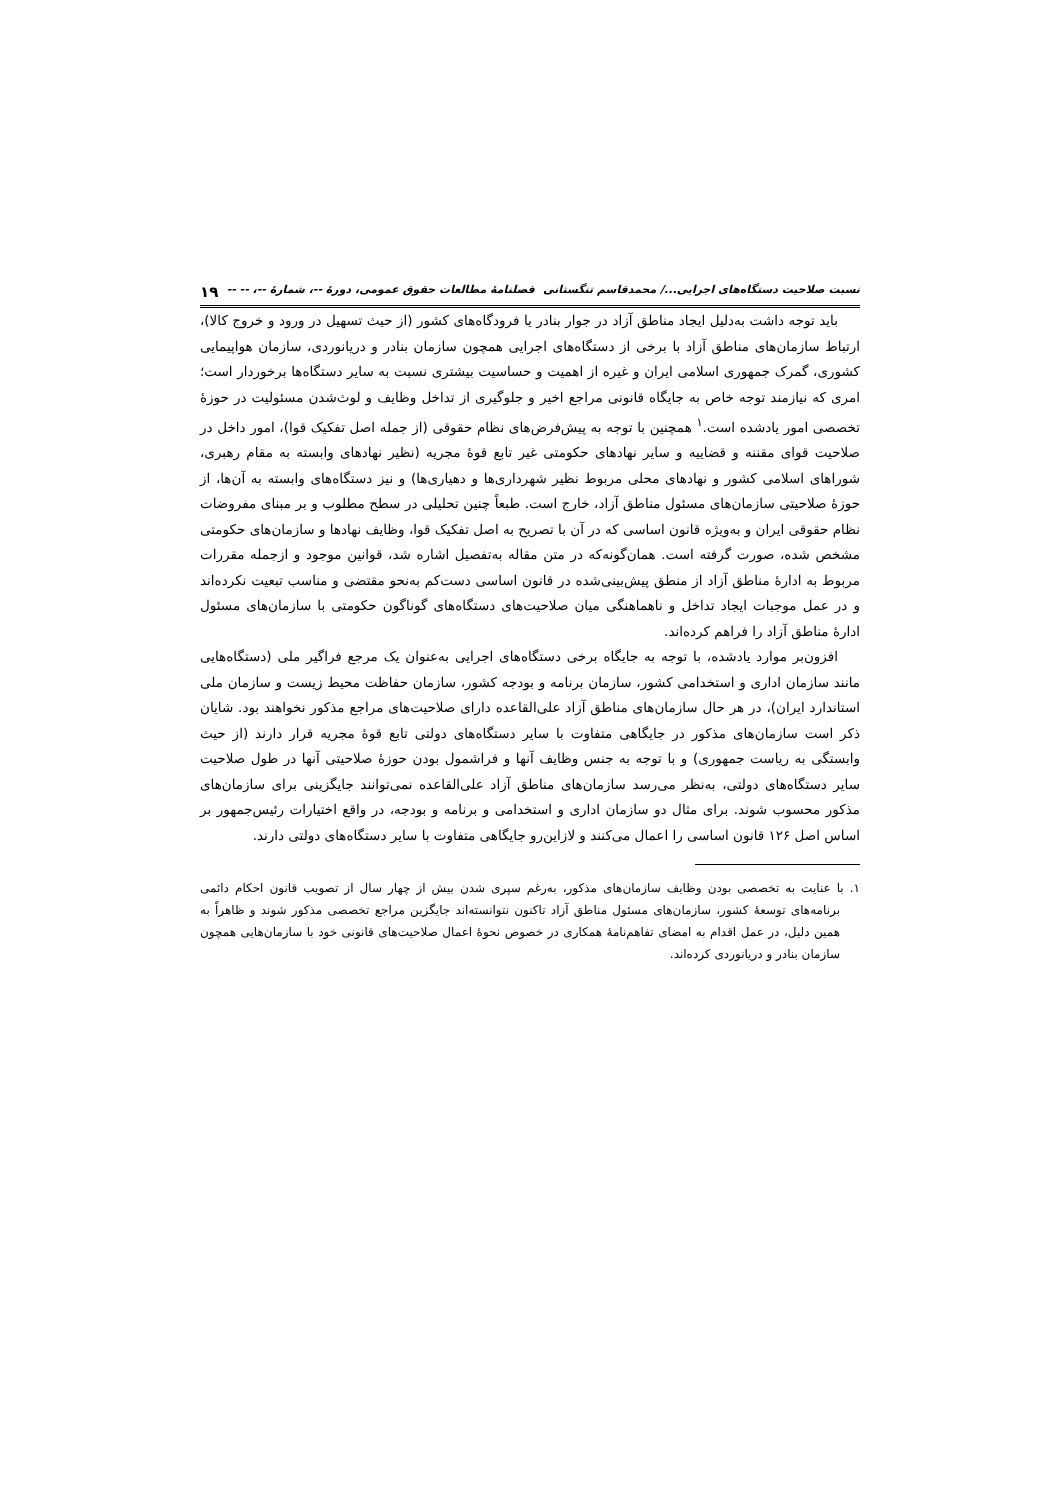نسبت صلاحیت دستگاه‌های اجرایی.../ محمدقاسم تنگستانی فصلنامهٔ مطالعات حقوق عمومی، دورهٔ --، شمارهٔ --، -- -- ۱۹
باید توجه داشت به‌دلیل ایجاد مناطق آزاد در جوار بنادر یا فرودگاه‌های کشور (از حیث تسهیل در ورود و خروج کالا)، ارتباط سازمان‌های مناطق آزاد با برخی از دستگاه‌های اجرایی همچون سازمان بنادر و دریانوردی، سازمان هواپیمایی کشوری، گمرک جمهوری اسلامی ایران و غیره از اهمیت و حساسیت بیشتری نسبت به سایر دستگاه‌ها برخوردار است؛ امری که نیازمند توجه خاص به جایگاه قانونی مراجع اخیر و جلوگیری از تداخل وظایف و لوث‌شدن مسئولیت در حوزهٔ تخصصی امور یادشده است.<sup>۱</sup> همچنین با توجه به پیش‌فرض‌های نظام حقوقی (از جمله اصل تفکیک قوا)، امور داخل در صلاحیت قوای مقننه و قضاییه و سایر نهادهای حکومتی غیر تابع قوهٔ مجریه (نظیر نهادهای وابسته به مقام رهبری، شوراهای اسلامی کشور و نهادهای محلی مربوط نظیر شهرداری‌ها و دهیاری‌ها) و نیز دستگاه‌های وابسته به آن‌ها، از حوزهٔ صلاحیتی سازمان‌های مسئول مناطق آزاد، خارج است. طبعاً چنین تحلیلی در سطح مطلوب و بر مبنای مفروضات نظام حقوقی ایران و به‌ویژه قانون اساسی که در آن با تصریح به اصل تفکیک قوا، وظایف نهادها و سازمان‌های حکومتی مشخص شده، صورت گرفته است. همان‌گونه‌که در متن مقاله به‌تفصیل اشاره شد، قوانین موجود و ازجمله مقررات مربوط به ادارهٔ مناطق آزاد از منطق پیش‌بینی‌شده در قانون اساسی دست‌کم به‌نحو مقتضی و مناسب تبعیت نکرده‌اند و در عمل موجبات ایجاد تداخل و ناهماهنگی میان صلاحیت‌های دستگاه‌های گوناگون حکومتی با سازمان‌های مسئول ادارهٔ مناطق آزاد را فراهم کرده‌اند.
افزون‌بر موارد یادشده، با توجه به جایگاه برخی دستگاه‌های اجرایی به‌عنوان یک مرجع فراگیر ملی (دستگاه‌هایی مانند سازمان اداری و استخدامی کشور، سازمان برنامه و بودجه کشور، سازمان حفاظت محیط زیست و سازمان ملی استاندارد ایران)، در هر حال سازمان‌های مناطق آزاد علی‌القاعده دارای صلاحیت‌های مراجع مذکور نخواهند بود. شایان ذکر است سازمان‌های مذکور در جایگاهی متفاوت با سایر دستگاه‌های دولتی تابع قوهٔ مجریه قرار دارند (از حیث وابستگی به ریاست جمهوری) و با توجه به جنس وظایف آنها و فراشمول بودن حوزهٔ صلاحیتی آنها در طول صلاحیت سایر دستگاه‌های دولتی، به‌نظر می‌رسد سازمان‌های مناطق آزاد علی‌القاعده نمی‌توانند جایگزینی برای سازمان‌های مذکور محسوب شوند. برای مثال دو سازمان اداری و استخدامی و برنامه و بودجه، در واقع اختیارات رئیس‌جمهور بر اساس اصل ۱۲۶ قانون اساسی را اعمال می‌کنند و لازاین‌رو جایگاهی متفاوت با سایر دستگاه‌های دولتی دارند.
۱. با عنایت به تخصصی بودن وظایف سازمان‌های مذکور، به‌رغم سپری شدن بیش از چهار سال از تصویب قانون احکام دائمی برنامه‌های توسعهٔ کشور، سازمان‌های مسئول مناطق آزاد تاکنون نتوانسته‌اند جایگزین مراجع تخصصی مذکور شوند و ظاهراً به همین دلیل، در عمل اقدام به امضای تفاهم‌نامهٔ همکاری در خصوص نحوهٔ اعمال صلاحیت‌های قانونی خود با سازمان‌هایی همچون سازمان بنادر و دریانوردی کرده‌اند.